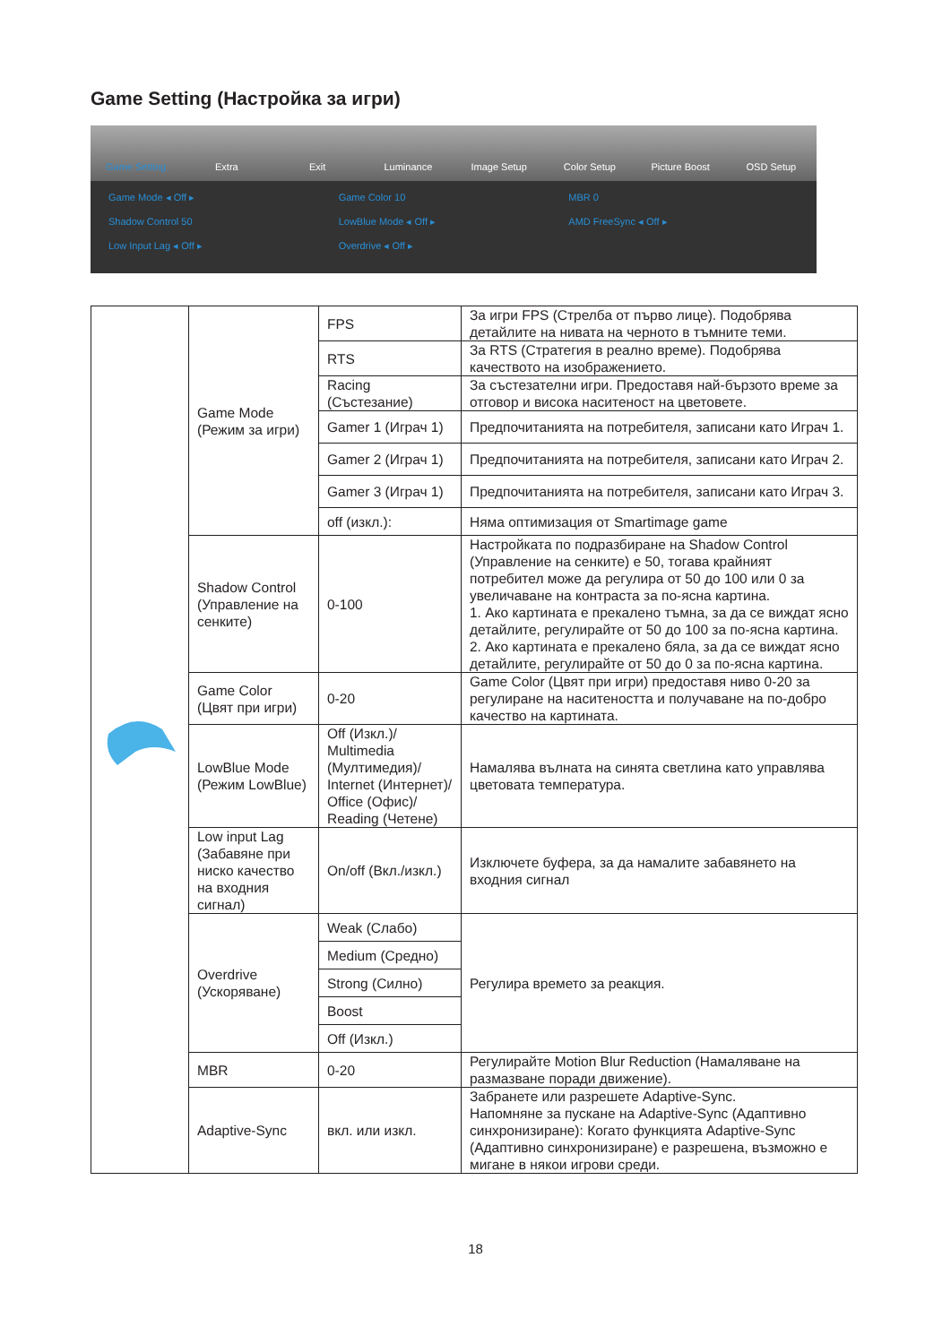Game Setting (Настройка за игри)
Game Setting Extra Exit Luminance Image Setup Color Setup Picture Boost OSD Setup
Game Mode ◂ Off ▸ Game Color 10 MBR 0 Shadow Control 50 LowBlue Mode ◂ Off ▸ AMD FreeSync ◂ Off ▸ Low Input Lag ◂ Off ▸ Overdrive ◂ Off ▸
| | Game Mode (Режим за игри) | FPS | За игри FPS (Стрелба от първо лице). Подобрява детайлите на нивата на черното в тъмните теми. |
| | | RTS | За RTS (Стратегия в реално време). Подобрява качеството на изображението. |
| | | Racing (Състезание) | За състезателни игри. Предоставя най-бързото време за отговор и висока наситеност на цветовете. |
| | | Gamer 1 (Играч 1) | Предпочитанията на потребителя, записани като Играч 1. |
| | | Gamer 2 (Играч 1) | Предпочитанията на потребителя, записани като Играч 2. |
| | | Gamer 3 (Играч 1) | Предпочитанията на потребителя, записани като Играч 3. |
| | | off (изкл.): | Няма оптимизация от Smartimage game |
| | Shadow Control (Управление на сенките) | 0-100 | Настройката по подразбиране на Shadow Control (Управление на сенките) е 50, тогава крайният потребител може да регулира от 50 до 100 или 0 за увеличаване на контраста за по-ясна картина. 1. Ако картината е прекалено тъмна, за да се виждат ясно детайлите, регулирайте от 50 до 100 за по-ясна картина. 2. Ако картината е прекалено бяла, за да се виждат ясно детайлите, регулирайте от 50 до 0 за по-ясна картина. |
| | Game Color (Цвят при игри) | 0-20 | Game Color (Цвят при игри) предоставя ниво 0-20 за регулиране на наситеността и получаване на по-добро качество на картината. |
| | LowBlue Mode (Режим LowBlue) | Off (Изкл.)/ Multimedia (Мултимедия)/ Internet (Интернет)/ Office (Офис)/ Reading (Четене) | Намалява вълната на синята светлина като управлява цветовата температура. |
| | Low input Lag (Забавяне при ниско качество на входния сигнал) | On/off (Вкл./изкл.) | Изключете буфера, за да намалите забавянето на входния сигнал |
| | Overdrive (Ускоряване) | Weak (Слабо) | Регулира времето за реакция. |
| | | Medium (Средно) | |
| | | Strong (Силно) | |
| | | Boost | |
| | | Off (Изкл.) | |
| | MBR | 0-20 | Регулирайте Motion Blur Reduction (Намаляване на размазване поради движение). |
| | Adaptive-Sync | вкл. или изкл. | Забранете или разрешете Adaptive-Sync. Напомняне за пускане на Adaptive-Sync (Адаптивно синхронизиране): Когато функцията Adaptive-Sync (Адаптивно синхронизиране) е разрешена, възможно е мигане в някои игрови среди. |
18